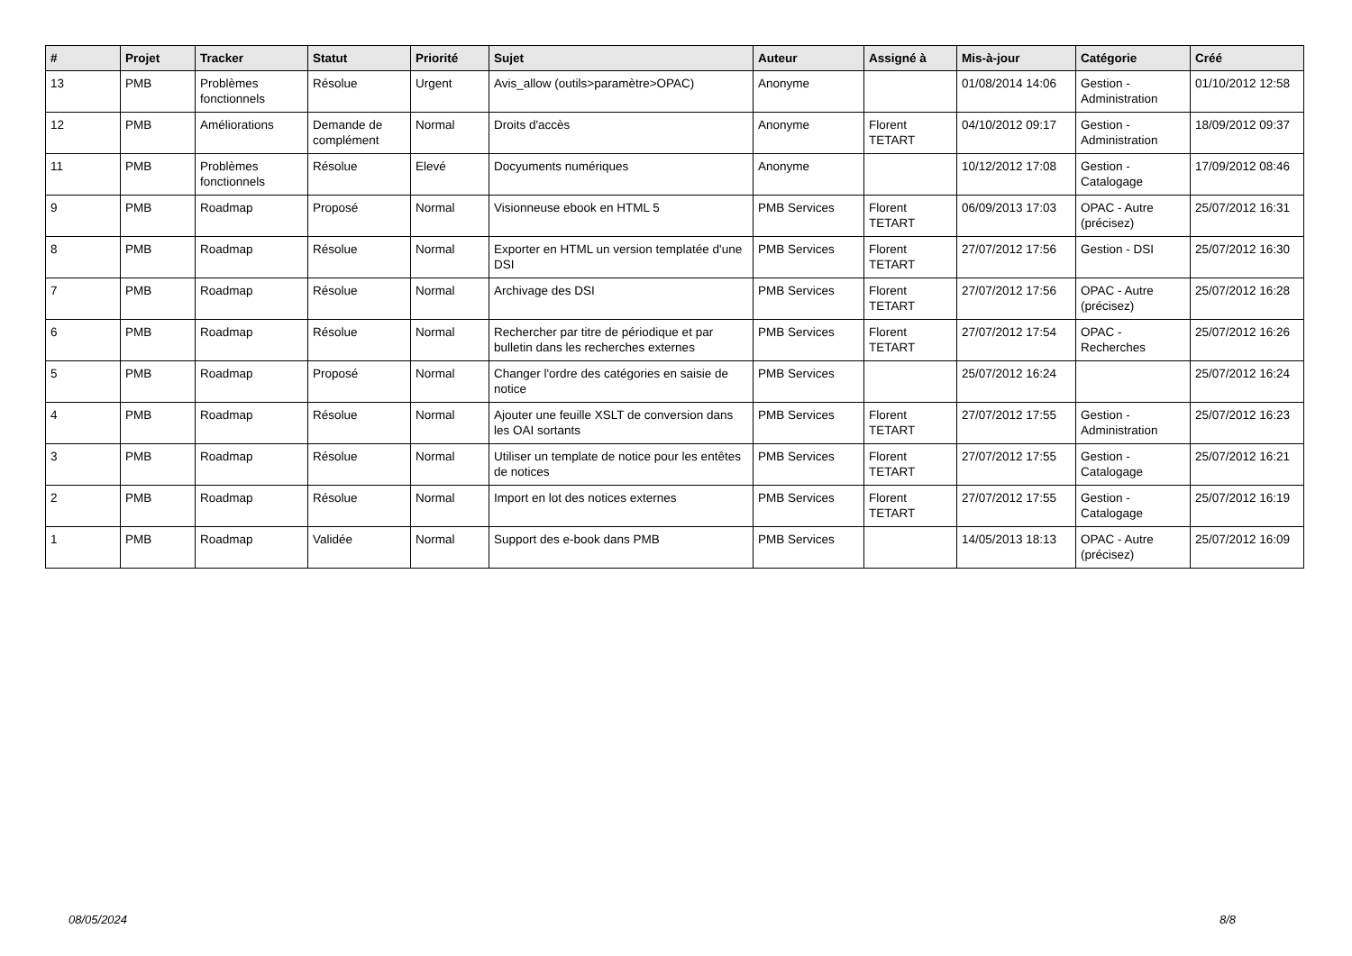| # | Projet | Tracker | Statut | Priorité | Sujet | Auteur | Assigné à | Mis-à-jour | Catégorie | Créé |
| --- | --- | --- | --- | --- | --- | --- | --- | --- | --- | --- |
| 13 | PMB | Problèmes fonctionnels | Résolue | Urgent | Avis_allow (outils>paramètre>OPAC) | Anonyme | | 01/08/2014 14:06 | Gestion - Administration | 01/10/2012 12:58 |
| 12 | PMB | Améliorations | Demande de complément | Normal | Droits d'accès | Anonyme | Florent TETART | 04/10/2012 09:17 | Gestion - Administration | 18/09/2012 09:37 |
| 11 | PMB | Problèmes fonctionnels | Résolue | Elevé | Docyuments numériques | Anonyme | | 10/12/2012 17:08 | Gestion - Catalogage | 17/09/2012 08:46 |
| 9 | PMB | Roadmap | Proposé | Normal | Visionneuse ebook en HTML 5 | PMB Services | Florent TETART | 06/09/2013 17:03 | OPAC - Autre (précisez) | 25/07/2012 16:31 |
| 8 | PMB | Roadmap | Résolue | Normal | Exporter en HTML un version templatée d'une DSI | PMB Services | Florent TETART | 27/07/2012 17:56 | Gestion - DSI | 25/07/2012 16:30 |
| 7 | PMB | Roadmap | Résolue | Normal | Archivage des DSI | PMB Services | Florent TETART | 27/07/2012 17:56 | OPAC - Autre (précisez) | 25/07/2012 16:28 |
| 6 | PMB | Roadmap | Résolue | Normal | Rechercher par titre de périodique et par bulletin dans les recherches externes | PMB Services | Florent TETART | 27/07/2012 17:54 | OPAC - Recherches | 25/07/2012 16:26 |
| 5 | PMB | Roadmap | Proposé | Normal | Changer l'ordre des catégories en saisie de notice | PMB Services | | 25/07/2012 16:24 | | 25/07/2012 16:24 |
| 4 | PMB | Roadmap | Résolue | Normal | Ajouter une feuille XSLT de conversion dans les OAI sortants | PMB Services | Florent TETART | 27/07/2012 17:55 | Gestion - Administration | 25/07/2012 16:23 |
| 3 | PMB | Roadmap | Résolue | Normal | Utiliser un template de notice pour les entêtes de notices | PMB Services | Florent TETART | 27/07/2012 17:55 | Gestion - Catalogage | 25/07/2012 16:21 |
| 2 | PMB | Roadmap | Résolue | Normal | Import en lot des notices externes | PMB Services | Florent TETART | 27/07/2012 17:55 | Gestion - Catalogage | 25/07/2012 16:19 |
| 1 | PMB | Roadmap | Validée | Normal | Support des e-book dans PMB | PMB Services | | 14/05/2013 18:13 | OPAC - Autre (précisez) | 25/07/2012 16:09 |
08/05/2024 8/8